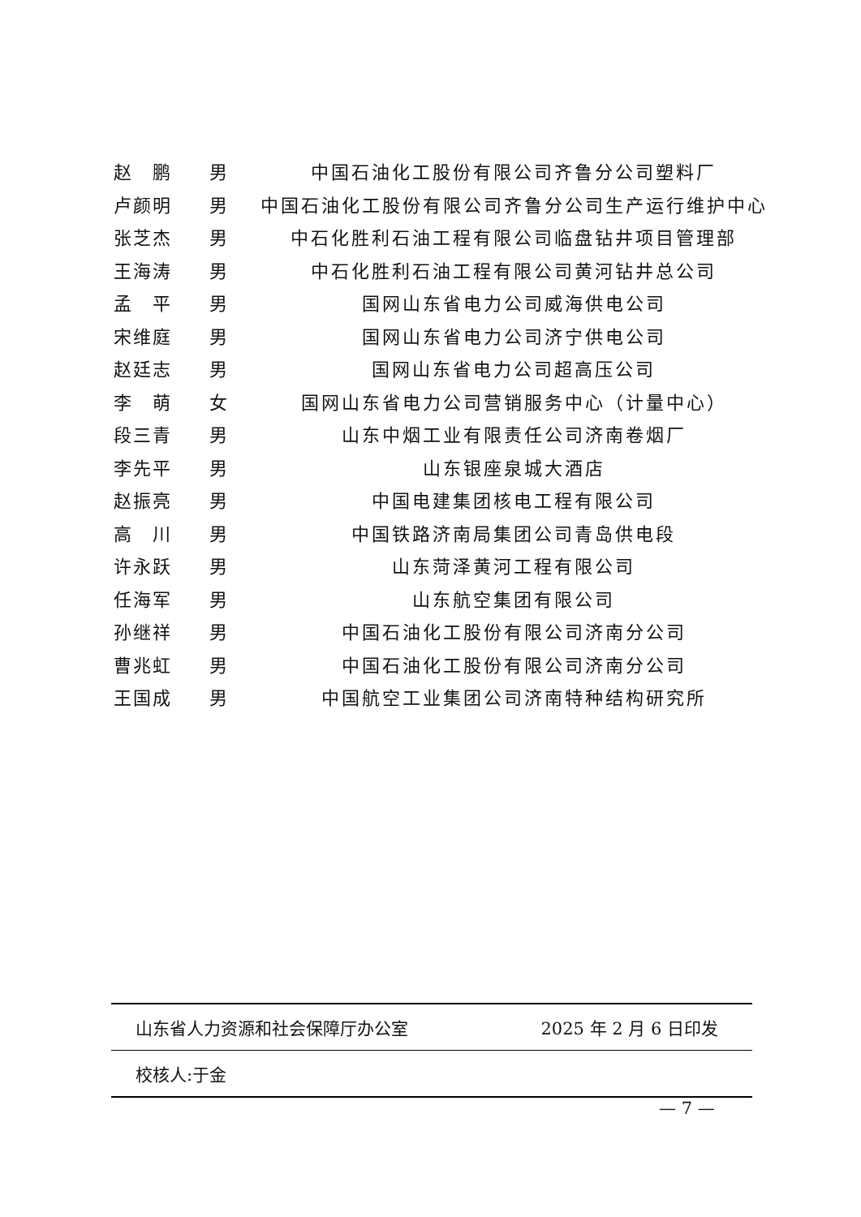| 赵 鹏 | 男 | 中国石油化工股份有限公司齐鲁分公司塑料厂 |
| 卢颜明 | 男 | 中国石油化工股份有限公司齐鲁分公司生产运行维护中心 |
| 张芝杰 | 男 | 中石化胜利石油工程有限公司临盘钻井项目管理部 |
| 王海涛 | 男 | 中石化胜利石油工程有限公司黄河钻井总公司 |
| 孟 平 | 男 | 国网山东省电力公司威海供电公司 |
| 宋维庭 | 男 | 国网山东省电力公司济宁供电公司 |
| 赵廷志 | 男 | 国网山东省电力公司超高压公司 |
| 李 萌 | 女 | 国网山东省电力公司营销服务中心（计量中心） |
| 段三青 | 男 | 山东中烟工业有限责任公司济南卷烟厂 |
| 李先平 | 男 | 山东银座泉城大酒店 |
| 赵振亮 | 男 | 中国电建集团核电工程有限公司 |
| 高 川 | 男 | 中国铁路济南局集团公司青岛供电段 |
| 许永跃 | 男 | 山东菏泽黄河工程有限公司 |
| 任海军 | 男 | 山东航空集团有限公司 |
| 孙继祥 | 男 | 中国石油化工股份有限公司济南分公司 |
| 曹兆虹 | 男 | 中国石油化工股份有限公司济南分公司 |
| 王国成 | 男 | 中国航空工业集团公司济南特种结构研究所 |
山东省人力资源和社会保障厅办公室 2025 年 2 月 6 日印发
校核人:于金
— 7 —